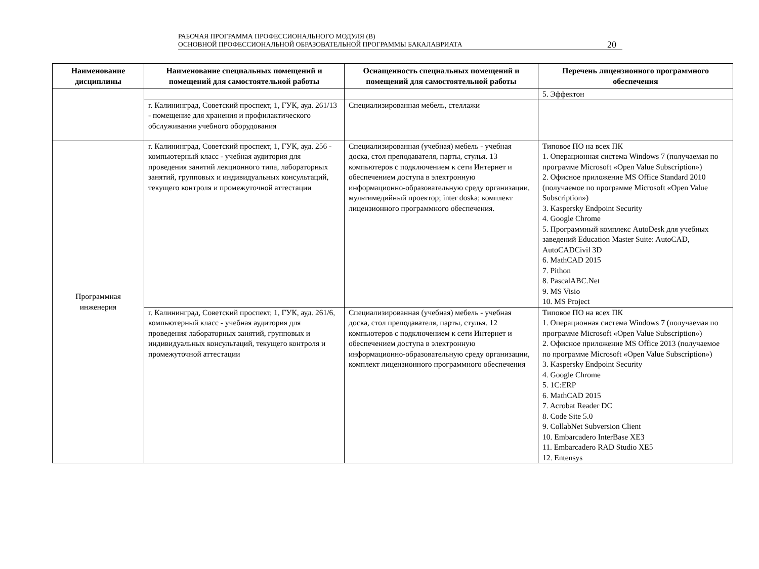РАБОЧАЯ ПРОГРАММА ПРОФЕССИОНАЛЬНОГО МОДУЛЯ (В)
ОСНОВНОЙ ПРОФЕССИОНАЛЬНОЙ ОБРАЗОВАТЕЛЬНОЙ ПРОГРАММЫ БАКАЛАВРИАТА
20
| Наименование дисциплины | Наименование специальных помещений и помещений для самостоятельной работы | Оснащенность специальных помещений и помещений для самостоятельной работы | Перечень лицензионного программного обеспечения |
| --- | --- | --- | --- |
| | | | 5. Эффектон |
| | г. Калининград, Советский проспект, 1, ГУК, ауд. 261/13 - помещение для хранения и профилактического обслуживания учебного оборудования | Специализированная мебель, стеллажи | |
| Программная инженерия | г. Калининград, Советский проспект, 1, ГУК, ауд. 256 - компьютерный класс - учебная аудитория для проведения занятий лекционного типа, лабораторных занятий, групповых и индивидуальных консультаций, текущего контроля и промежуточной аттестации | Специализированная (учебная) мебель - учебная доска, стол преподавателя, парты, стулья. 13 компьютеров с подключением к сети Интернет и обеспечением доступа в электронную информационно-образовательную среду организации, мультимедийный проектор; inter doska; комплект лицензионного программного обеспечения. | Типовое ПО на всех ПК 1. Операционная система Windows 7 (получаемая по программе Microsoft «Open Value Subscription») 2. Офисное приложение MS Office Standard 2010 (получаемое по программе Microsoft «Open Value Subscription») 3. Kaspersky Endpoint Security 4. Google Chrome 5. Программный комплекс AutoDesk для учебных заведений Education Master Suite: AutoCAD, AutoCADCivil 3D 6. MathCAD 2015 7. Pithon 8. PascalABC.Net 9. MS Visio 10. MS Project |
| | г. Калининград, Советский проспект, 1, ГУК, ауд. 261/6, компьютерный класс - учебная аудитория для проведения лабораторных занятий, групповых и индивидуальных консультаций, текущего контроля и промежуточной аттестации | Специализированная (учебная) мебель - учебная доска, стол преподавателя, парты, стулья. 12 компьютеров с подключением к сети Интернет и обеспечением доступа в электронную информационно-образовательную среду организации, комплект лицензионного программного обеспечения | Типовое ПО на всех ПК 1. Операционная система Windows 7 (получаемая по программе Microsoft «Open Value Subscription») 2. Офисное приложение MS Office 2013 (получаемое по программе Microsoft «Open Value Subscription») 3. Kaspersky Endpoint Security 4. Google Chrome 5. 1C:ERP 6. MathCAD 2015 7. Acrobat Reader DC 8. Code Site 5.0 9. CollabNet Subversion Client 10. Embarcadero InterBase XE3 11. Embarcadero RAD Studio XE5 12. Entensys |